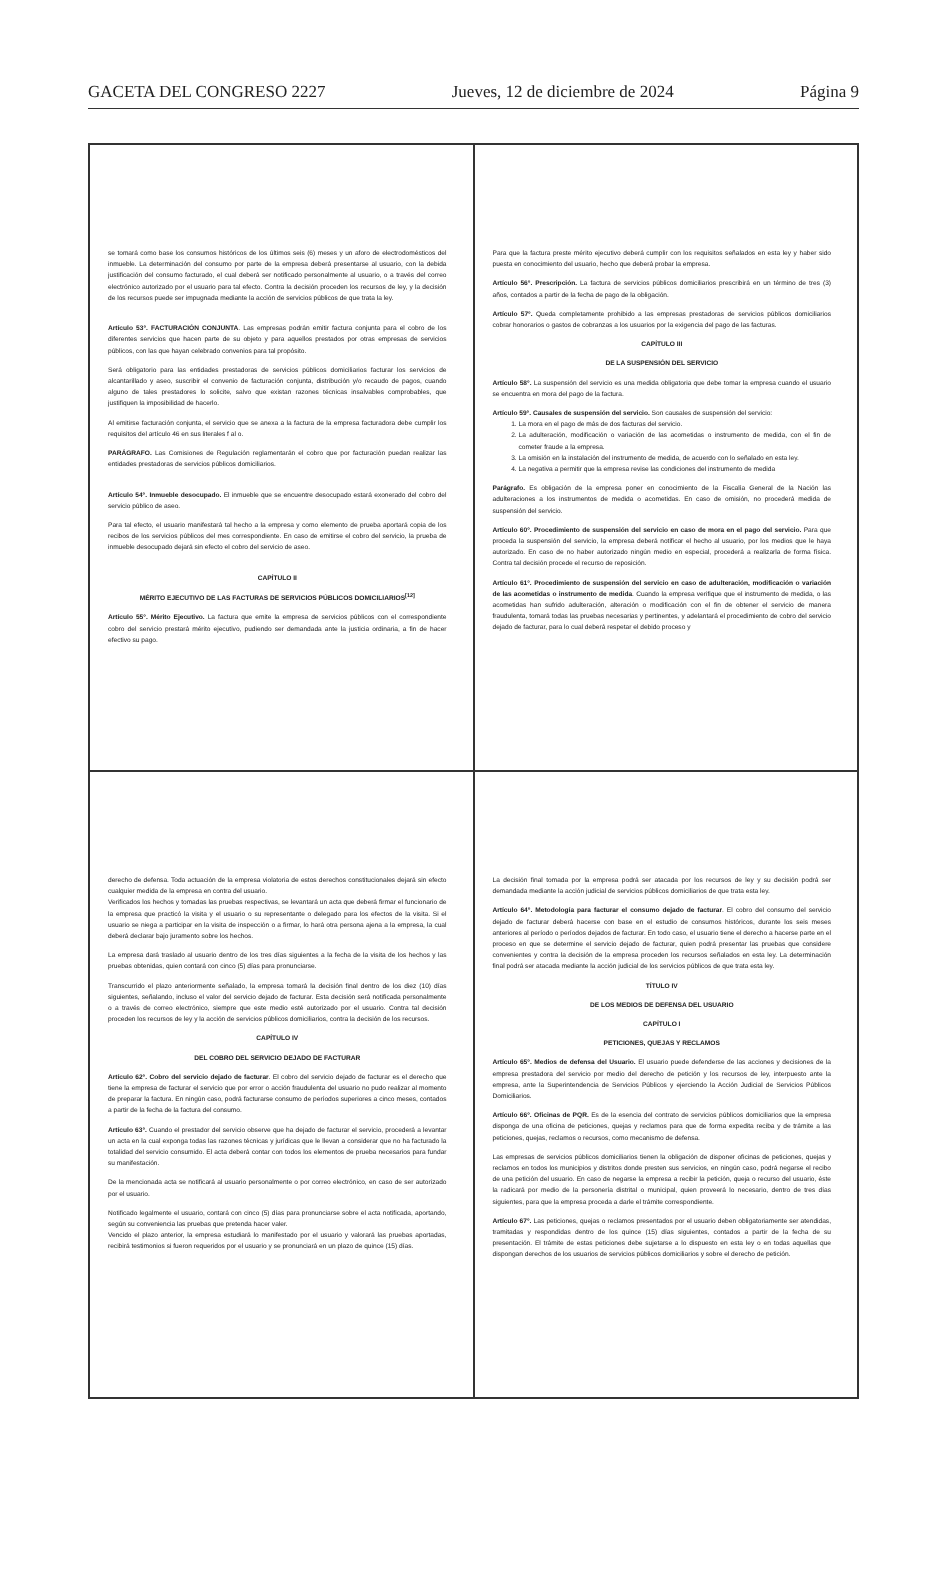GACETA DEL CONGRESO 2227 Jueves, 12 de diciembre de 2024 Página 9
se tomará como base los consumos históricos de los últimos seis (6) meses y un aforo de electrodomésticos del inmueble. La determinación del consumo por parte de la empresa deberá presentarse al usuario, con la debida justificación del consumo facturado, el cual deberá ser notificado personalmente al usuario, o a través del correo electrónico autorizado por el usuario para tal efecto. Contra la decisión proceden los recursos de ley, y la decisión de los recursos puede ser impugnada mediante la acción de servicios públicos de que trata la ley.
Artículo 53°. FACTURACIÓN CONJUNTA. Las empresas podrán emitir factura conjunta para el cobro de los diferentes servicios que hacen parte de su objeto y para aquellos prestados por otras empresas de servicios públicos, con las que hayan celebrado convenios para tal propósito.
Será obligatorio para las entidades prestadoras de servicios públicos domiciliarios facturar los servicios de alcantarillado y aseo, suscribir el convenio de facturación conjunta, distribución y/o recaudo de pagos, cuando alguno de tales prestadores lo solicite, salvo que existan razones técnicas insalvables comprobables, que justifiquen la imposibilidad de hacerlo.
Al emitirse facturación conjunta, el servicio que se anexa a la factura de la empresa facturadora debe cumplir los requisitos del artículo 46 en sus literales f al o.
PARÁGRAFO. Las Comisiones de Regulación reglamentarán el cobro que por facturación puedan realizar las entidades prestadoras de servicios públicos domiciliarios.
Artículo 54°. Inmueble desocupado. El inmueble que se encuentre desocupado estará exonerado del cobro del servicio público de aseo.
Para tal efecto, el usuario manifestará tal hecho a la empresa y como elemento de prueba aportará copia de los recibos de los servicios públicos del mes correspondiente. En caso de emitirse el cobro del servicio, la prueba de inmueble desocupado dejará sin efecto el cobro del servicio de aseo.
CAPÍTULO II
MÉRITO EJECUTIVO DE LAS FACTURAS DE SERVICIOS PÚBLICOS DOMICILIARIOS<sup>[12]</sup>
Artículo 55°. Mérito Ejecutivo. La factura que emite la empresa de servicios públicos con el correspondiente cobro del servicio prestará mérito ejecutivo, pudiendo ser demandada ante la justicia ordinaria, a fin de hacer efectivo su pago.
Para que la factura preste mérito ejecutivo deberá cumplir con los requisitos señalados en esta ley y haber sido puesta en conocimiento del usuario, hecho que deberá probar la empresa.
Artículo 56°. Prescripción. La factura de servicios públicos domiciliarios prescribirá en un término de tres (3) años, contados a partir de la fecha de pago de la obligación.
Artículo 57°. Queda completamente prohibido a las empresas prestadoras de servicios públicos domiciliarios cobrar honorarios o gastos de cobranzas a los usuarios por la exigencia del pago de las facturas.
CAPÍTULO III
DE LA SUSPENSIÓN DEL SERVICIO
Artículo 58°. La suspensión del servicio es una medida obligatoria que debe tomar la empresa cuando el usuario se encuentra en mora del pago de la factura.
Artículo 59°. Causales de suspensión del servicio. Son causales de suspensión del servicio:
1. La mora en el pago de más de dos facturas del servicio.
2. La adulteración, modificación o variación de las acometidas o instrumento de medida, con el fin de cometer fraude a la empresa.
3. La omisión en la instalación del instrumento de medida, de acuerdo con lo señalado en esta ley.
4. La negativa a permitir que la empresa revise las condiciones del instrumento de medida
Parágrafo. Es obligación de la empresa poner en conocimiento de la Fiscalía General de la Nación las adulteraciones a los instrumentos de medida o acometidas. En caso de omisión, no procederá medida de suspensión del servicio.
Artículo 60°. Procedimiento de suspensión del servicio en caso de mora en el pago del servicio. Para que proceda la suspensión del servicio, la empresa deberá notificar el hecho al usuario, por los medios que le haya autorizado. En caso de no haber autorizado ningún medio en especial, procederá a realizarla de forma física. Contra tal decisión procede el recurso de reposición.
Artículo 61°. Procedimiento de suspensión del servicio en caso de adulteración, modificación o variación de las acometidas o instrumento de medida. Cuando la empresa verifique que el instrumento de medida, o las acometidas han sufrido adulteración, alteración o modificación con el fin de obtener el servicio de manera fraudulenta, tomará todas las pruebas necesarias y pertinentes, y adelantará el procedimiento de cobro del servicio dejado de facturar, para lo cual deberá respetar el debido proceso y
derecho de defensa. Toda actuación de la empresa violatoria de estos derechos constitucionales dejará sin efecto cualquier medida de la empresa en contra del usuario.
Verificados los hechos y tomadas las pruebas respectivas, se levantará un acta que deberá firmar el funcionario de la empresa que practicó la visita y el usuario o su representante o delegado para los efectos de la visita. Si el usuario se niega a participar en la visita de inspección o a firmar, lo hará otra persona ajena a la empresa, la cual deberá declarar bajo juramento sobre los hechos.
La empresa dará traslado al usuario dentro de los tres días siguientes a la fecha de la visita de los hechos y las pruebas obtenidas, quien contará con cinco (5) días para pronunciarse.
Transcurrido el plazo anteriormente señalado, la empresa tomará la decisión final dentro de los diez (10) días siguientes, señalando, incluso el valor del servicio dejado de facturar. Esta decisión será notificada personalmente o a través de correo electrónico, siempre que este medio esté autorizado por el usuario. Contra tal decisión proceden los recursos de ley y la acción de servicios públicos domiciliarios, contra la decisión de los recursos.
CAPÍTULO IV
DEL COBRO DEL SERVICIO DEJADO DE FACTURAR
Artículo 62°. Cobro del servicio dejado de facturar. El cobro del servicio dejado de facturar es el derecho que tiene la empresa de facturar el servicio que por error o acción fraudulenta del usuario no pudo realizar al momento de preparar la factura. En ningún caso, podrá facturarse consumo de períodos superiores a cinco meses, contados a partir de la fecha de la factura del consumo.
Artículo 63°. Cuando el prestador del servicio observe que ha dejado de facturar el servicio, procederá a levantar un acta en la cual exponga todas las razones técnicas y jurídicas que le llevan a considerar que no ha facturado la totalidad del servicio consumido. El acta deberá contar con todos los elementos de prueba necesarios para fundar su manifestación.
De la mencionada acta se notificará al usuario personalmente o por correo electrónico, en caso de ser autorizado por el usuario.
Notificado legalmente el usuario, contará con cinco (5) días para pronunciarse sobre el acta notificada, aportando, según su conveniencia las pruebas que pretenda hacer valer.
Vencido el plazo anterior, la empresa estudiará lo manifestado por el usuario y valorará las pruebas aportadas, recibirá testimonios si fueron requeridos por el usuario y se pronunciará en un plazo de quince (15) días.
La decisión final tomada por la empresa podrá ser atacada por los recursos de ley y su decisión podrá ser demandada mediante la acción judicial de servicios públicos domiciliarios de que trata esta ley.
Artículo 64°. Metodología para facturar el consumo dejado de facturar. El cobro del consumo del servicio dejado de facturar deberá hacerse con base en el estudio de consumos históricos, durante los seis meses anteriores al período o períodos dejados de facturar. En todo caso, el usuario tiene el derecho a hacerse parte en el proceso en que se determine el servicio dejado de facturar, quien podrá presentar las pruebas que considere convenientes y contra la decisión de la empresa proceden los recursos señalados en esta ley. La determinación final podrá ser atacada mediante la acción judicial de los servicios públicos de que trata esta ley.
TÍTULO IV
DE LOS MEDIOS DE DEFENSA DEL USUARIO
CAPÍTULO I
PETICIONES, QUEJAS Y RECLAMOS
Artículo 65°. Medios de defensa del Usuario. El usuario puede defenderse de las acciones y decisiones de la empresa prestadora del servicio por medio del derecho de petición y los recursos de ley, interpuesto ante la empresa, ante la Superintendencia de Servicios Públicos y ejerciendo la Acción Judicial de Servicios Públicos Domiciliarios.
Artículo 66°. Oficinas de PQR. Es de la esencia del contrato de servicios públicos domiciliarios que la empresa disponga de una oficina de peticiones, quejas y reclamos para que de forma expedita reciba y de trámite a las peticiones, quejas, reclamos o recursos, como mecanismo de defensa.
Las empresas de servicios públicos domiciliarios tienen la obligación de disponer oficinas de peticiones, quejas y reclamos en todos los municipios y distritos donde presten sus servicios, en ningún caso, podrá negarse el recibo de una petición del usuario. En caso de negarse la empresa a recibir la petición, queja o recurso del usuario, éste la radicará por medio de la personería distrital o municipal, quien proveerá lo necesario, dentro de tres días siguientes, para que la empresa proceda a darle el trámite correspondiente.
Artículo 67°. Las peticiones, quejas o reclamos presentados por el usuario deben obligatoriamente ser atendidas, tramitadas y respondidas dentro de los quince (15) días siguientes, contados a partir de la fecha de su presentación. El trámite de estas peticiones debe sujetarse a lo dispuesto en esta ley o en todas aquellas que dispongan derechos de los usuarios de servicios públicos domiciliarios y sobre el derecho de petición.